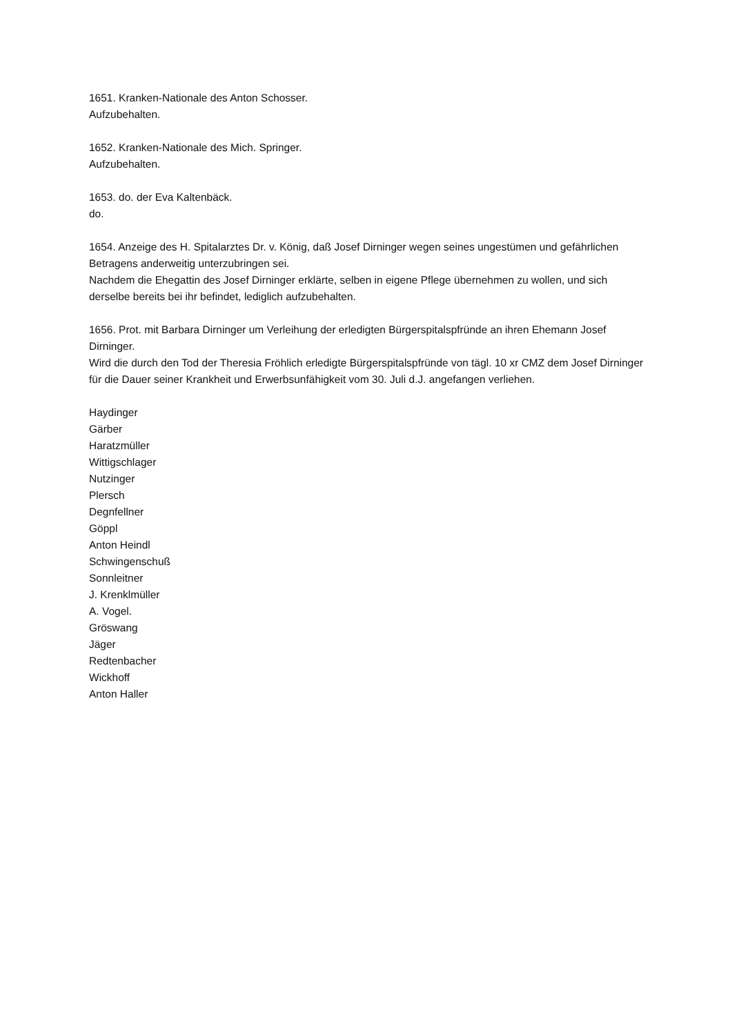1651. Kranken-Nationale des Anton Schosser.
Aufzubehalten.
1652. Kranken-Nationale des Mich. Springer.
Aufzubehalten.
1653. do. der Eva Kaltenbäck.
do.
1654. Anzeige des H. Spitalarztes Dr. v. König, daß Josef Dirninger wegen seines ungestümen und gefährlichen Betragens anderweitig unterzubringen sei.
Nachdem die Ehegattin des Josef Dirninger erklärte, selben in eigene Pflege übernehmen zu wollen, und sich derselbe bereits bei ihr befindet, lediglich aufzubehalten.
1656. Prot. mit Barbara Dirninger um Verleihung der erledigten Bürgerspitalspfründe an ihren Ehemann Josef Dirninger.
Wird die durch den Tod der Theresia Fröhlich erledigte Bürgerspitalspfründe von tägl. 10 xr CMZ dem Josef Dirninger für die Dauer seiner Krankheit und Erwerbsunfähigkeit vom 30. Juli d.J. angefangen verliehen.
Haydinger
Gärber
Haratzmüller
Wittigschlager
Nutzinger
Plersch
Degnfellner
Göppl
Anton Heindl
Schwingenschuß
Sonnleitner
J. Krenklmüller
A. Vogel.
Gröswang
Jäger
Redtenbacher
Wickhoff
Anton Haller